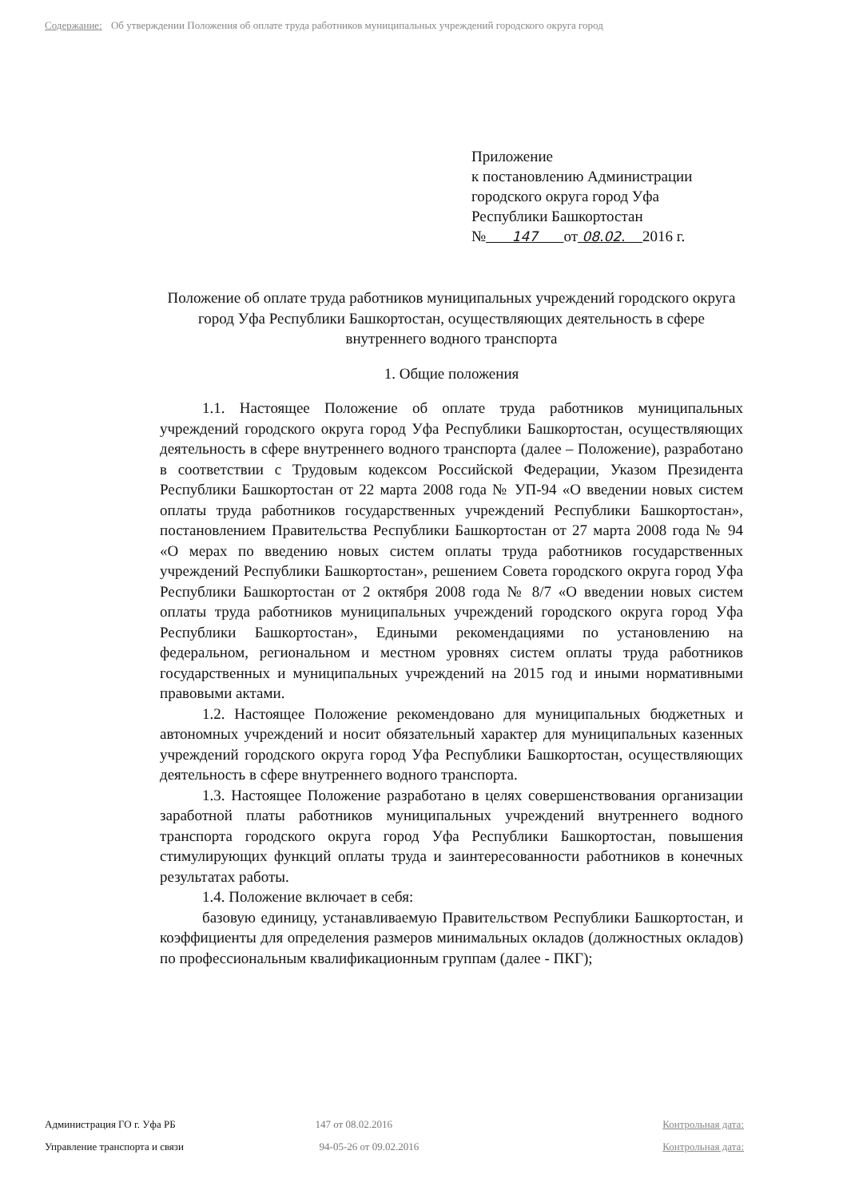Содержание: Об утверждении Положения об оплате труда работников муниципальных учреждений городского округа город
Приложение
к постановлению Администрации
городского округа город Уфа
Республики Башкортостан
№ 147 от 08.02. 2016 г.
Положение об оплате труда работников муниципальных учреждений городского округа город Уфа Республики Башкортостан, осуществляющих деятельность в сфере внутреннего водного транспорта
1. Общие положения
1.1. Настоящее Положение об оплате труда работников муниципальных учреждений городского округа город Уфа Республики Башкортостан, осуществляющих деятельность в сфере внутреннего водного транспорта (далее – Положение), разработано в соответствии с Трудовым кодексом Российской Федерации, Указом Президента Республики Башкортостан от 22 марта 2008 года № УП-94 «О введении новых систем оплаты труда работников государственных учреждений Республики Башкортостан», постановлением Правительства Республики Башкортостан от 27 марта 2008 года № 94 «О мерах по введению новых систем оплаты труда работников государственных учреждений Республики Башкортостан», решением Совета городского округа город Уфа Республики Башкортостан от 2 октября 2008 года № 8/7 «О введении новых систем оплаты труда работников муниципальных учреждений городского округа город Уфа Республики Башкортостан», Едиными рекомендациями по установлению на федеральном, региональном и местном уровнях систем оплаты труда работников государственных и муниципальных учреждений на 2015 год и иными нормативными правовыми актами.
1.2. Настоящее Положение рекомендовано для муниципальных бюджетных и автономных учреждений и носит обязательный характер для муниципальных казенных учреждений городского округа город Уфа Республики Башкортостан, осуществляющих деятельность в сфере внутреннего водного транспорта.
1.3. Настоящее Положение разработано в целях совершенствования организации заработной платы работников муниципальных учреждений внутреннего водного транспорта городского округа город Уфа Республики Башкортостан, повышения стимулирующих функций оплаты труда и заинтересованности работников в конечных результатах работы.
1.4. Положение включает в себя:
базовую единицу, устанавливаемую Правительством Республики Башкортостан, и коэффициенты для определения размеров минимальных окладов (должностных окладов) по профессиональным квалификационным группам (далее - ПКГ);
Администрация ГО г. Уфа РБ 147 от 08.02.2016 Контрольная дата:
Управление транспорта и связи 94-05-26 от 09.02.2016 Контрольная дата: